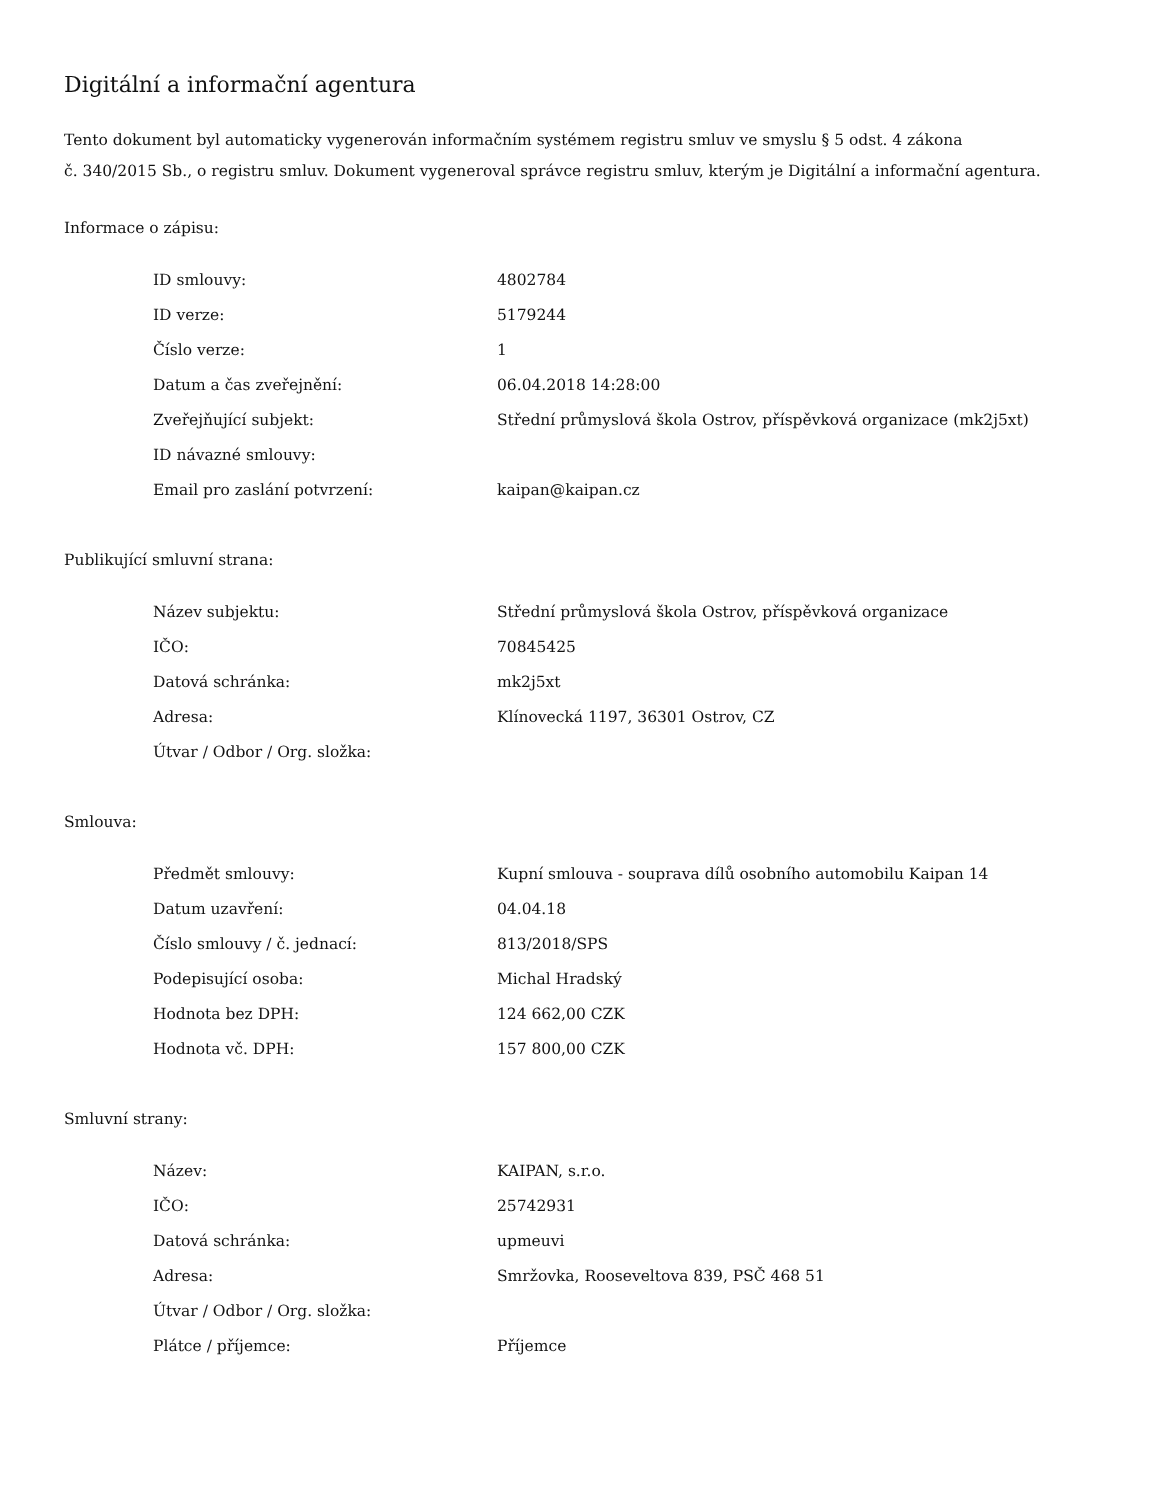Digitální a informační agentura
Tento dokument byl automaticky vygenerován informačním systémem registru smluv ve smyslu § 5 odst. 4 zákona
č. 340/2015 Sb., o registru smluv. Dokument vygeneroval správce registru smluv, kterým je Digitální a informační agentura.
Informace o zápisu:
| ID smlouvy: | 4802784 |
| ID verze: | 5179244 |
| Číslo verze: | 1 |
| Datum a čas zveřejnění: | 06.04.2018 14:28:00 |
| Zveřejňující subjekt: | Střední průmyslová škola Ostrov, příspěvková organizace (mk2j5xt) |
| ID návazné smlouvy: | |
| Email pro zaslání potvrzení: | kaipan@kaipan.cz |
Publikující smluvní strana:
| Název subjektu: | Střední průmyslová škola Ostrov, příspěvková organizace |
| IČO: | 70845425 |
| Datová schránka: | mk2j5xt |
| Adresa: | Klínovecká 1197, 36301 Ostrov, CZ |
| Útvar / Odbor / Org. složka: | |
Smlouva:
| Předmět smlouvy: | Kupní smlouva - souprava dílů osobního automobilu Kaipan 14 |
| Datum uzavření: | 04.04.18 |
| Číslo smlouvy / č. jednací: | 813/2018/SPS |
| Podepisující osoba: | Michal Hradský |
| Hodnota bez DPH: | 124 662,00 CZK |
| Hodnota vč. DPH: | 157 800,00 CZK |
Smluvní strany:
| Název: | KAIPAN, s.r.o. |
| IČO: | 25742931 |
| Datová schránka: | upmeuvi |
| Adresa: | Smržovka, Rooseveltova 839, PSČ 468 51 |
| Útvar / Odbor / Org. složka: | |
| Plátce / příjemce: | Příjemce |